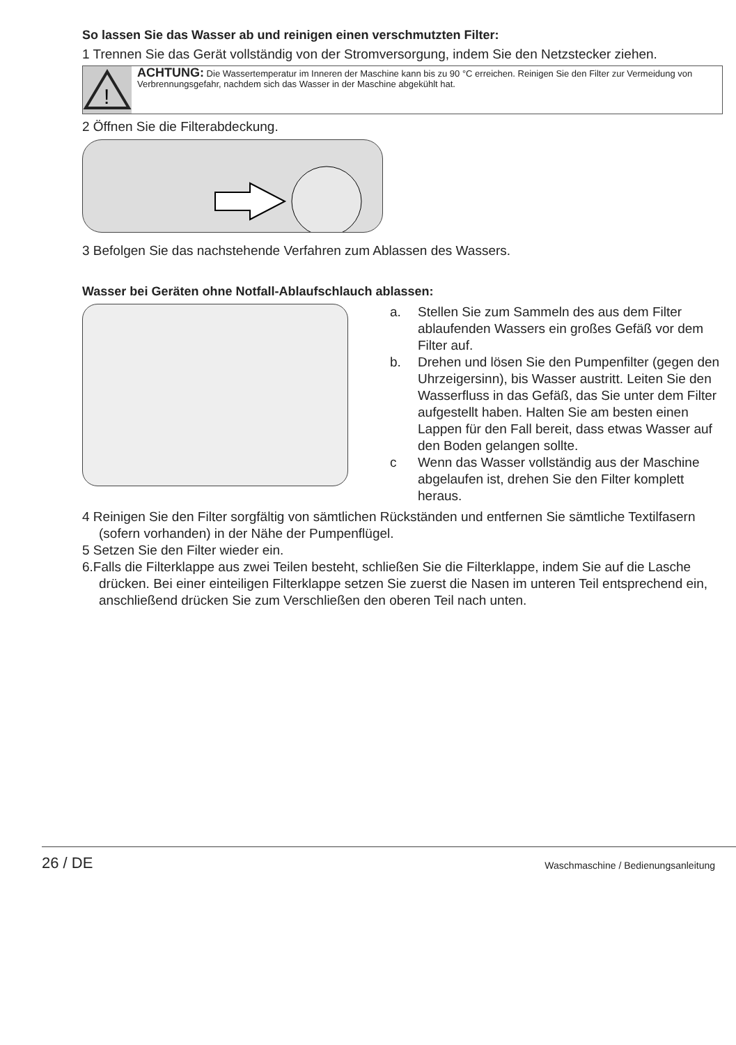So lassen Sie das Wasser ab und reinigen einen verschmutzten Filter:
1 Trennen Sie das Gerät vollständig von der Stromversorgung, indem Sie den Netzstecker ziehen.
!
ACHTUNG: Die Wassertemperatur im Inneren der Maschine kann bis zu 90 °C erreichen. Reinigen Sie den Filter zur Vermeidung von Verbrennungsgefahr, nachdem sich das Wasser in der Maschine abgekühlt hat.
2 Öffnen Sie die Filterabdeckung.
3 Befolgen Sie das nachstehende Verfahren zum Ablassen des Wassers.
Wasser bei Geräten ohne Notfall-Ablaufschlauch ablassen:
a. Stellen Sie zum Sammeln des aus dem Filter ablaufenden Wassers ein großes Gefäß vor dem Filter auf.
b. Drehen und lösen Sie den Pumpenfilter (gegen den Uhrzeigersinn), bis Wasser austritt. Leiten Sie den Wasserfluss in das Gefäß, das Sie unter dem Filter aufgestellt haben. Halten Sie am besten einen Lappen für den Fall bereit, dass etwas Wasser auf den Boden gelangen sollte.
c Wenn das Wasser vollständig aus der Maschine abgelaufen ist, drehen Sie den Filter komplett heraus.
4 Reinigen Sie den Filter sorgfältig von sämtlichen Rückständen und entfernen Sie sämtliche Textilfasern (sofern vorhanden) in der Nähe der Pumpenflügel.
5 Setzen Sie den Filter wieder ein.
6.Falls die Filterklappe aus zwei Teilen besteht, schließen Sie die Filterklappe, indem Sie auf die Lasche drücken. Bei einer einteiligen Filterklappe setzen Sie zuerst die Nasen im unteren Teil entsprechend ein, anschließend drücken Sie zum Verschließen den oberen Teil nach unten.
26 / DE Waschmaschine / Bedienungsanleitung